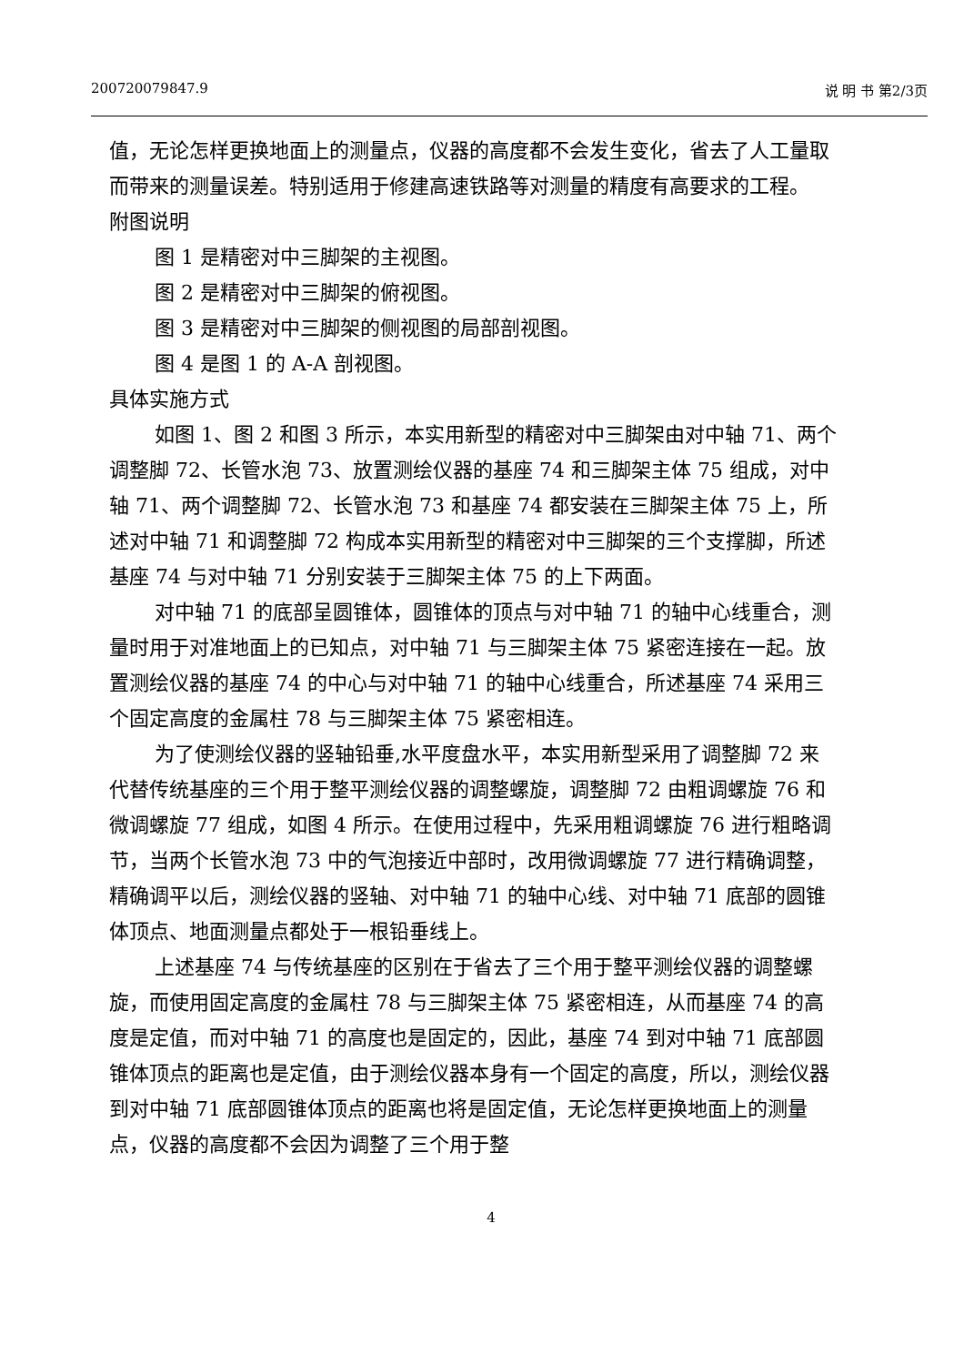200720079847.9 说 明 书 第2/3页
值，无论怎样更换地面上的测量点，仪器的高度都不会发生变化，省去了人工量取而带来的测量误差。特别适用于修建高速铁路等对测量的精度有高要求的工程。
附图说明
图 1 是精密对中三脚架的主视图。
图 2 是精密对中三脚架的俯视图。
图 3 是精密对中三脚架的侧视图的局部剖视图。
图 4 是图 1 的 A-A 剖视图。
具体实施方式
如图 1、图 2 和图 3 所示，本实用新型的精密对中三脚架由对中轴 71、两个调整脚 72、长管水泡 73、放置测绘仪器的基座 74 和三脚架主体 75 组成，对中轴 71、两个调整脚 72、长管水泡 73 和基座 74 都安装在三脚架主体 75 上，所述对中轴 71 和调整脚 72 构成本实用新型的精密对中三脚架的三个支撑脚，所述基座 74 与对中轴 71 分别安装于三脚架主体 75 的上下两面。
对中轴 71 的底部呈圆锥体，圆锥体的顶点与对中轴 71 的轴中心线重合，测量时用于对准地面上的已知点，对中轴 71 与三脚架主体 75 紧密连接在一起。放置测绘仪器的基座 74 的中心与对中轴 71 的轴中心线重合，所述基座 74 采用三个固定高度的金属柱 78 与三脚架主体 75 紧密相连。
为了使测绘仪器的竖轴铅垂,水平度盘水平，本实用新型采用了调整脚 72 来代替传统基座的三个用于整平测绘仪器的调整螺旋，调整脚 72 由粗调螺旋 76 和微调螺旋 77 组成，如图 4 所示。在使用过程中，先采用粗调螺旋 76 进行粗略调节，当两个长管水泡 73 中的气泡接近中部时，改用微调螺旋 77 进行精确调整，精确调平以后，测绘仪器的竖轴、对中轴 71 的轴中心线、对中轴 71 底部的圆锥体顶点、地面测量点都处于一根铅垂线上。
上述基座 74 与传统基座的区别在于省去了三个用于整平测绘仪器的调整螺旋，而使用固定高度的金属柱 78 与三脚架主体 75 紧密相连，从而基座 74 的高度是定值，而对中轴 71 的高度也是固定的，因此，基座 74 到对中轴 71 底部圆锥体顶点的距离也是定值，由于测绘仪器本身有一个固定的高度，所以，测绘仪器到对中轴 71 底部圆锥体顶点的距离也将是固定值，无论怎样更换地面上的测量点，仪器的高度都不会因为调整了三个用于整
4